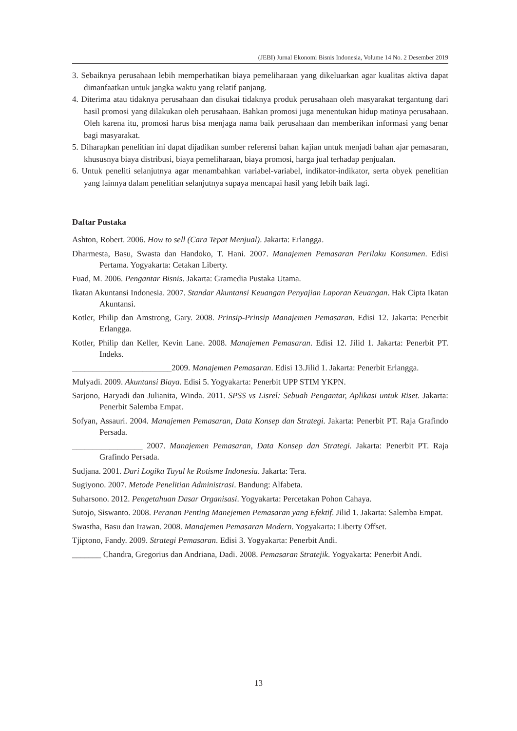(JEBI) Jurnal Ekonomi Bisnis Indonesia, Volume 14 No. 2 Desember 2019
3. Sebaiknya perusahaan lebih memperhatikan biaya pemeliharaan yang dikeluarkan agar kualitas aktiva dapat dimanfaatkan untuk jangka waktu yang relatif panjang.
4. Diterima atau tidaknya perusahaan dan disukai tidaknya produk perusahaan oleh masyarakat tergantung dari hasil promosi yang dilakukan oleh perusahaan. Bahkan promosi juga menentukan hidup matinya perusahaan. Oleh karena itu, promosi harus bisa menjaga nama baik perusahaan dan memberikan informasi yang benar bagi masyarakat.
5. Diharapkan penelitian ini dapat dijadikan sumber referensi bahan kajian untuk menjadi bahan ajar pemasaran, khususnya biaya distribusi, biaya pemeliharaan, biaya promosi, harga jual terhadap penjualan.
6. Untuk peneliti selanjutnya agar menambahkan variabel-variabel, indikator-indikator, serta obyek penelitian yang lainnya dalam penelitian selanjutnya supaya mencapai hasil yang lebih baik lagi.
Daftar Pustaka
Ashton, Robert. 2006. How to sell (Cara Tepat Menjual). Jakarta: Erlangga.
Dharmesta, Basu, Swasta dan Handoko, T. Hani. 2007. Manajemen Pemasaran Perilaku Konsumen. Edisi Pertama. Yogyakarta: Cetakan Liberty.
Fuad, M. 2006. Pengantar Bisnis. Jakarta: Gramedia Pustaka Utama.
Ikatan Akuntansi Indonesia. 2007. Standar Akuntansi Keuangan Penyajian Laporan Keuangan. Hak Cipta Ikatan Akuntansi.
Kotler, Philip dan Amstrong, Gary. 2008. Prinsip-Prinsip Manajemen Pemasaran. Edisi 12. Jakarta: Penerbit Erlangga.
Kotler, Philip dan Keller, Kevin Lane. 2008. Manajemen Pemasaran. Edisi 12. Jilid 1. Jakarta: Penerbit PT. Indeks.
________________________2009. Manajemen Pemasaran. Edisi 13.Jilid 1. Jakarta: Penerbit Erlangga.
Mulyadi. 2009. Akuntansi Biaya. Edisi 5. Yogyakarta: Penerbit UPP STIM YKPN.
Sarjono, Haryadi dan Julianita, Winda. 2011. SPSS vs Lisrel: Sebuah Pengantar, Aplikasi untuk Riset. Jakarta: Penerbit Salemba Empat.
Sofyan, Assauri. 2004. Manajemen Pemasaran, Data Konsep dan Strategi. Jakarta: Penerbit PT. Raja Grafindo Persada.
_________________ 2007. Manajemen Pemasaran, Data Konsep dan Strategi. Jakarta: Penerbit PT. Raja Grafindo Persada.
Sudjana. 2001. Dari Logika Tuyul ke Rotisme Indonesia. Jakarta: Tera.
Sugiyono. 2007. Metode Penelitian Administrasi. Bandung: Alfabeta.
Suharsono. 2012. Pengetahuan Dasar Organisasi. Yogyakarta: Percetakan Pohon Cahaya.
Sutojo, Siswanto. 2008. Peranan Penting Manejemen Pemasaran yang Efektif. Jilid 1. Jakarta: Salemba Empat.
Swastha, Basu dan Irawan. 2008. Manajemen Pemasaran Modern. Yogyakarta: Liberty Offset.
Tjiptono, Fandy. 2009. Strategi Pemasaran. Edisi 3. Yogyakarta: Penerbit Andi.
_______ Chandra, Gregorius dan Andriana, Dadi. 2008. Pemasaran Stratejik. Yogyakarta: Penerbit Andi.
13